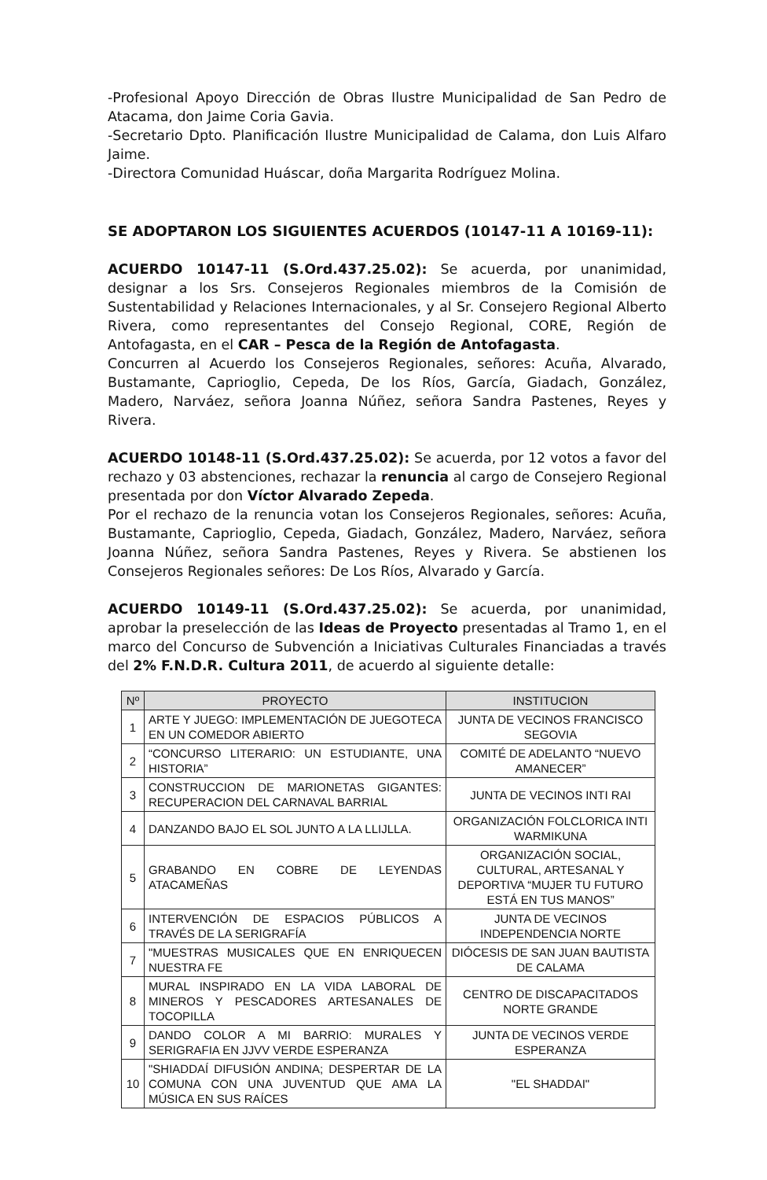-Profesional Apoyo Dirección de Obras Ilustre Municipalidad de San Pedro de Atacama, don Jaime Coria Gavia.
-Secretario Dpto. Planificación Ilustre Municipalidad de Calama, don Luis Alfaro Jaime.
-Directora Comunidad Huáscar, doña Margarita Rodríguez Molina.
SE ADOPTARON LOS SIGUIENTES ACUERDOS (10147-11 A 10169-11):
ACUERDO 10147-11 (S.Ord.437.25.02): Se acuerda, por unanimidad, designar a los Srs. Consejeros Regionales miembros de la Comisión de Sustentabilidad y Relaciones Internacionales, y al Sr. Consejero Regional Alberto Rivera, como representantes del Consejo Regional, CORE, Región de Antofagasta, en el CAR – Pesca de la Región de Antofagasta.
Concurren al Acuerdo los Consejeros Regionales, señores: Acuña, Alvarado, Bustamante, Caprioglio, Cepeda, De los Ríos, García, Giadach, González, Madero, Narváez, señora Joanna Núñez, señora Sandra Pastenes, Reyes y Rivera.
ACUERDO 10148-11 (S.Ord.437.25.02): Se acuerda, por 12 votos a favor del rechazo y 03 abstenciones, rechazar la renuncia al cargo de Consejero Regional presentada por don Víctor Alvarado Zepeda.
Por el rechazo de la renuncia votan los Consejeros Regionales, señores: Acuña, Bustamante, Caprioglio, Cepeda, Giadach, González, Madero, Narváez, señora Joanna Núñez, señora Sandra Pastenes, Reyes y Rivera. Se abstienen los Consejeros Regionales señores: De Los Ríos, Alvarado y García.
ACUERDO 10149-11 (S.Ord.437.25.02): Se acuerda, por unanimidad, aprobar la preselección de las Ideas de Proyecto presentadas al Tramo 1, en el marco del Concurso de Subvención a Iniciativas Culturales Financiadas a través del 2% F.N.D.R. Cultura 2011, de acuerdo al siguiente detalle:
| Nº | PROYECTO | INSTITUCION |
| --- | --- | --- |
| 1 | ARTE Y JUEGO: IMPLEMENTACIÓN DE JUEGOTECA EN UN COMEDOR ABIERTO | JUNTA DE VECINOS FRANCISCO SEGOVIA |
| 2 | “CONCURSO LITERARIO: UN ESTUDIANTE, UNA HISTORIA” | COMITÉ DE ADELANTO “NUEVO AMANECER” |
| 3 | CONSTRUCCION DE MARIONETAS GIGANTES: RECUPERACION DEL CARNAVAL BARRIAL | JUNTA DE VECINOS INTI RAI |
| 4 | DANZANDO BAJO EL SOL JUNTO A LA LLIJLLA. | ORGANIZACIÓN FOLCLORICA INTI WARMIKUNA |
| 5 | GRABANDO EN COBRE DE LEYENDAS ATACAMEÑAS | ORGANIZACIÓN SOCIAL, CULTURAL, ARTESANAL Y DEPORTIVA “MUJER TU FUTURO ESTÁ EN TUS MANOS” |
| 6 | INTERVENCIÓN DE ESPACIOS PÚBLICOS A TRAVÉS DE LA SERIGRAFÍA | JUNTA DE VECINOS INDEPENDENCIA NORTE |
| 7 | "MUESTRAS MUSICALES QUE EN ENRIQUECEN NUESTRA FE | DIÓCESIS DE SAN JUAN BAUTISTA DE CALAMA |
| 8 | MURAL INSPIRADO EN LA VIDA LABORAL DE MINEROS Y PESCADORES ARTESANALES DE TOCOPILLA | CENTRO DE DISCAPACITADOS NORTE GRANDE |
| 9 | DANDO COLOR A MI BARRIO: MURALES Y SERIGRAFIA EN JJVV VERDE ESPERANZA | JUNTA DE VECINOS VERDE ESPERANZA |
| 10 | "SHIADDAÍ DIFUSIÓN ANDINA; DESPERTAR DE LA COMUNA CON UNA JUVENTUD QUE AMA LA MÚSICA EN SUS RAÍCES | "EL SHADDAI" |